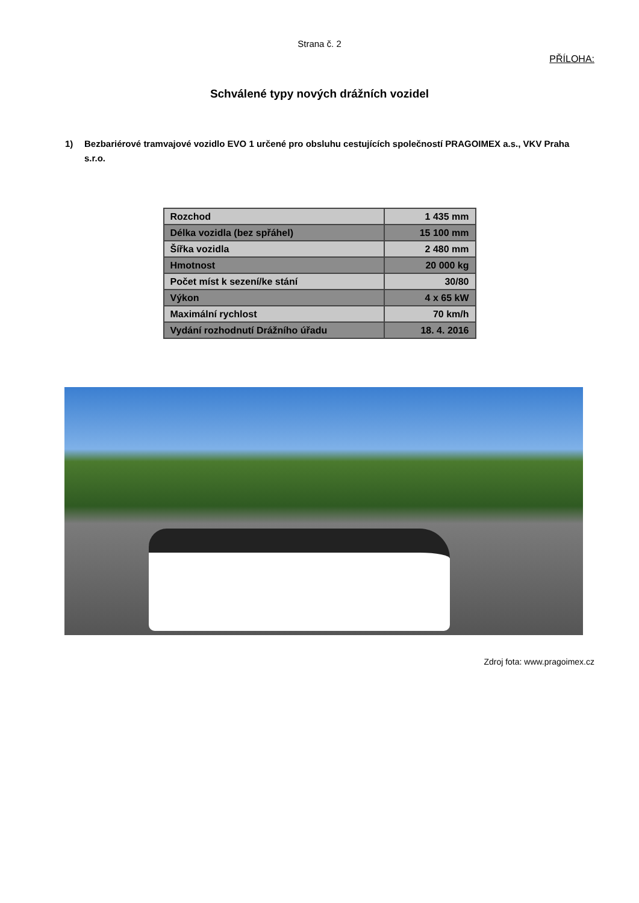Strana č. 2
PŘÍLOHA:
Schválené typy nových drážních vozidel
1) Bezbariérové tramvajové vozidlo EVO 1 určené pro obsluhu cestujících společností PRAGOIMEX a.s., VKV Praha s.r.o.
| Rozchod | 1 435 mm |
| Délka vozidla (bez spřáhel) | 15 100 mm |
| Šířka vozidla | 2 480 mm |
| Hmotnost | 20 000 kg |
| Počet míst k sezení/ke stání | 30/80 |
| Výkon | 4 x 65 kW |
| Maximální rychlost | 70 km/h |
| Vydání rozhodnutí Drážního úřadu | 18. 4. 2016 |
Zdroj fota: www.pragoimex.cz